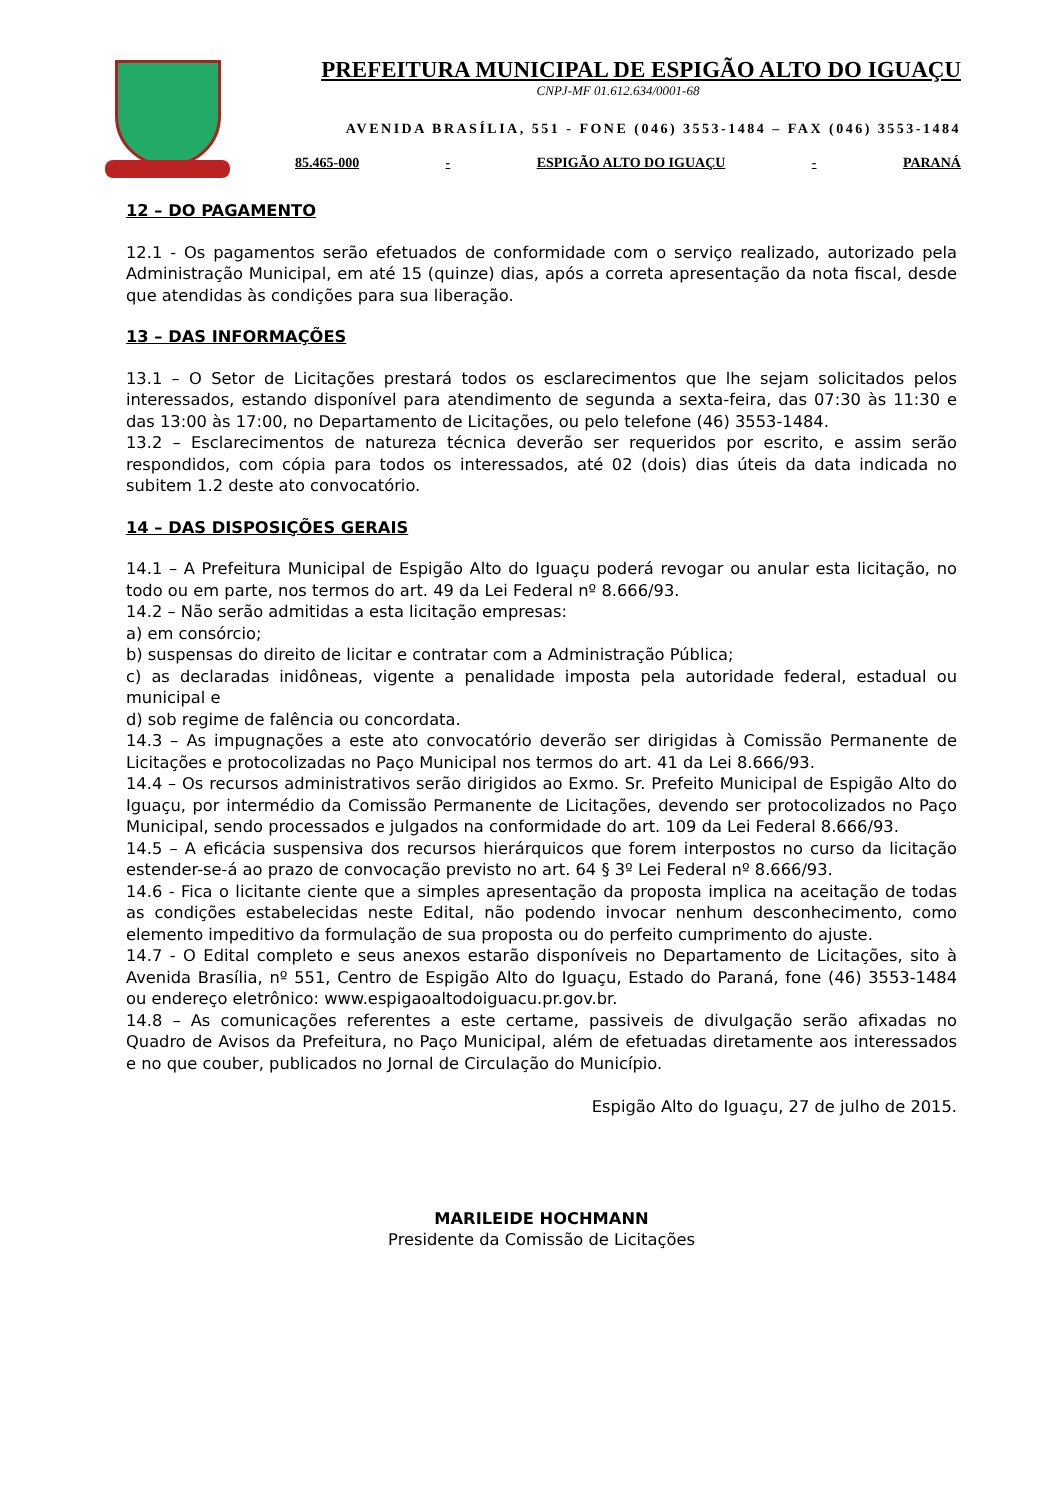PREFEITURA MUNICIPAL DE ESPIGÃO ALTO DO IGUAÇU
CNPJ-MF 01.612.634/0001-68
AVENIDA BRASÍLIA, 551 - FONE (046) 3553-1484 – FAX (046) 3553-1484
85.465-000 - ESPIGÃO ALTO DO IGUAÇU - PARANÁ
12 – DO PAGAMENTO
12.1 - Os pagamentos serão efetuados de conformidade com o serviço realizado, autorizado pela Administração Municipal, em até 15 (quinze) dias, após a correta apresentação da nota fiscal, desde que atendidas às condições para sua liberação.
13 – DAS INFORMAÇÕES
13.1 – O Setor de Licitações prestará todos os esclarecimentos que lhe sejam solicitados pelos interessados, estando disponível para atendimento de segunda a sexta-feira, das 07:30 às 11:30 e das 13:00 às 17:00, no Departamento de Licitações, ou pelo telefone (46) 3553-1484.
13.2 – Esclarecimentos de natureza técnica deverão ser requeridos por escrito, e assim serão respondidos, com cópia para todos os interessados, até 02 (dois) dias úteis da data indicada no subitem 1.2 deste ato convocatório.
14 – DAS DISPOSIÇÕES GERAIS
14.1 – A Prefeitura Municipal de Espigão Alto do Iguaçu poderá revogar ou anular esta licitação, no todo ou em parte, nos termos do art. 49 da Lei Federal nº 8.666/93.
14.2 – Não serão admitidas a esta licitação empresas:
a) em consórcio;
b) suspensas do direito de licitar e contratar com a Administração Pública;
c) as declaradas inidôneas, vigente a penalidade imposta pela autoridade federal, estadual ou municipal e
d) sob regime de falência ou concordata.
14.3 – As impugnações a este ato convocatório deverão ser dirigidas à Comissão Permanente de Licitações e protocolizadas no Paço Municipal nos termos do art. 41 da Lei 8.666/93.
14.4 – Os recursos administrativos serão dirigidos ao Exmo. Sr. Prefeito Municipal de Espigão Alto do Iguaçu, por intermédio da Comissão Permanente de Licitações, devendo ser protocolizados no Paço Municipal, sendo processados e julgados na conformidade do art. 109 da Lei Federal 8.666/93.
14.5 – A eficácia suspensiva dos recursos hierárquicos que forem interpostos no curso da licitação estender-se-á ao prazo de convocação previsto no art. 64 § 3º Lei Federal nº 8.666/93.
14.6 - Fica o licitante ciente que a simples apresentação da proposta implica na aceitação de todas as condições estabelecidas neste Edital, não podendo invocar nenhum desconhecimento, como elemento impeditivo da formulação de sua proposta ou do perfeito cumprimento do ajuste.
14.7 - O Edital completo e seus anexos estarão disponíveis no Departamento de Licitações, sito à Avenida Brasília, nº 551, Centro de Espigão Alto do Iguaçu, Estado do Paraná, fone (46) 3553-1484 ou endereço eletrônico: www.espigaoaltodoiguacu.pr.gov.br.
14.8 – As comunicações referentes a este certame, passiveis de divulgação serão afixadas no Quadro de Avisos da Prefeitura, no Paço Municipal, além de efetuadas diretamente aos interessados e no que couber, publicados no Jornal de Circulação do Município.
Espigão Alto do Iguaçu, 27 de julho de 2015.
MARILEIDE HOCHMANN
Presidente da Comissão de Licitações